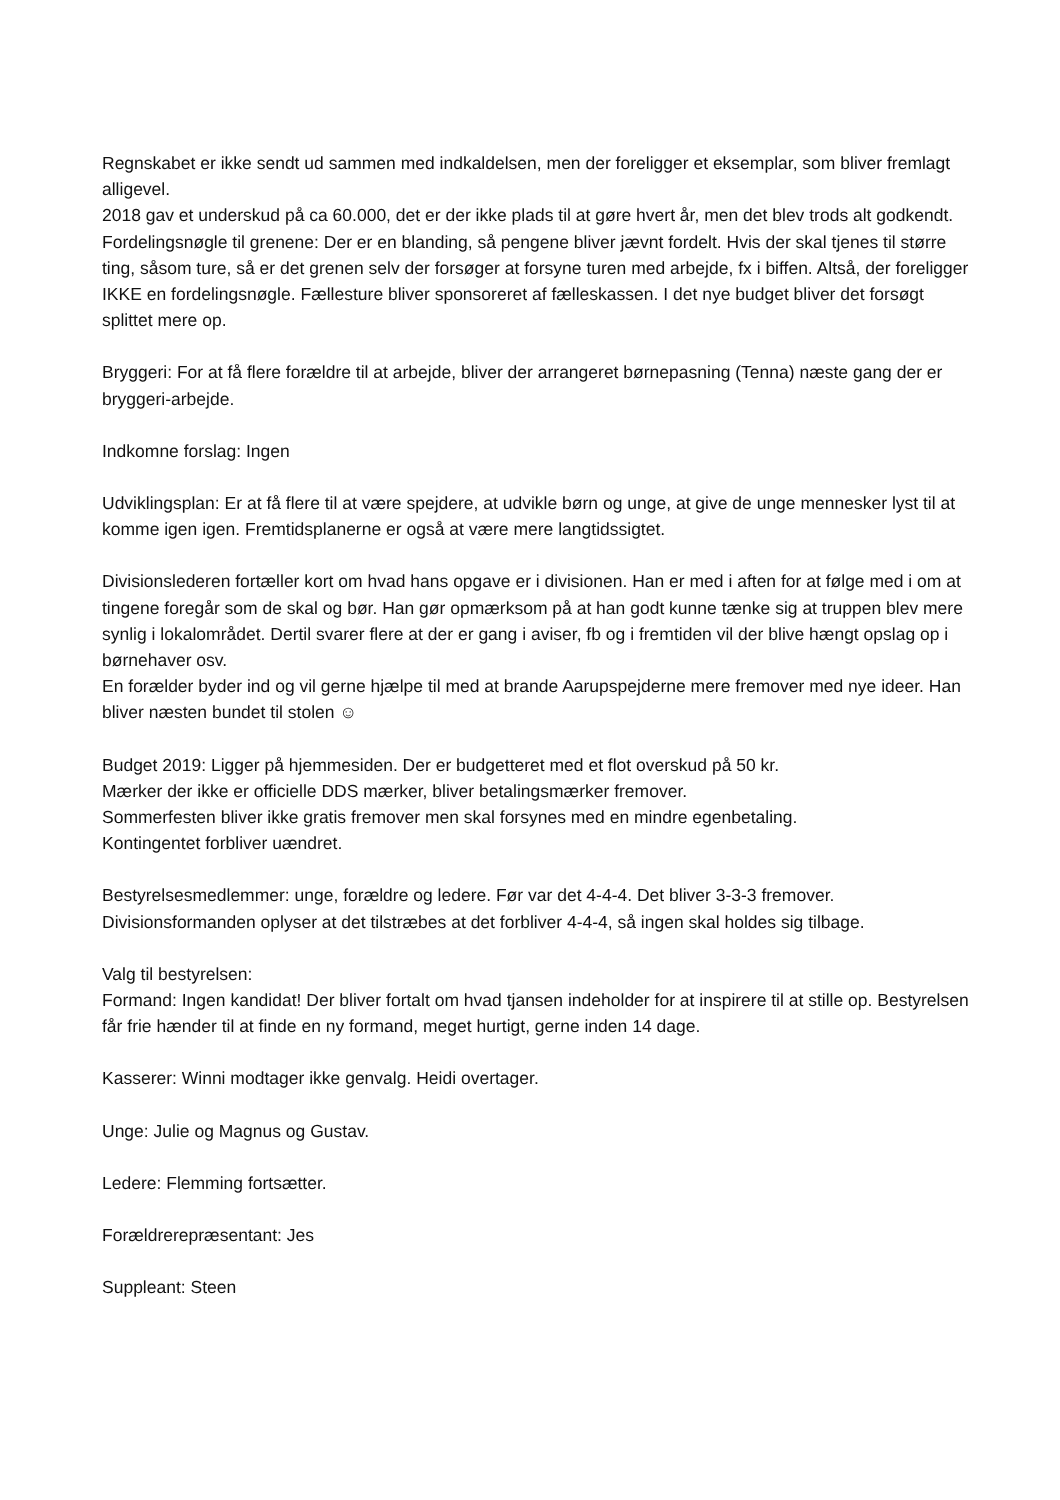Regnskabet er ikke sendt ud sammen med indkaldelsen, men der foreligger et eksemplar, som bliver fremlagt alligevel.
2018 gav et underskud på ca 60.000, det er der ikke plads til at gøre hvert år, men det blev trods alt godkendt.
Fordelingsnøgle til grenene: Der er en blanding, så pengene bliver jævnt fordelt. Hvis der skal tjenes til større ting, såsom ture, så er det grenen selv der forsøger at forsyne turen med arbejde, fx i biffen. Altså, der foreligger IKKE en fordelingsnøgle. Fællesture bliver sponsoreret af fælleskassen. I det nye budget bliver det forsøgt splittet mere op.
Bryggeri: For at få flere forældre til at arbejde, bliver der arrangeret børnepasning (Tenna) næste gang der er bryggeri-arbejde.
Indkomne forslag: Ingen
Udviklingsplan: Er at få flere til at være spejdere, at udvikle børn og unge, at give de unge mennesker lyst til at komme igen igen. Fremtidsplanerne er også at være mere langtidssigtet.
Divisionslederen fortæller kort om hvad hans opgave er i divisionen. Han er med i aften for at følge med i om at tingene foregår som de skal og bør. Han gør opmærksom på at han godt kunne tænke sig at truppen blev mere synlig i lokalområdet. Dertil svarer flere at der er gang i aviser, fb og i fremtiden vil der blive hængt opslag op i børnehaver osv.
En forælder byder ind og vil gerne hjælpe til med at brande Aarupspejderne mere fremover med nye ideer. Han bliver næsten bundet til stolen ☺
Budget 2019: Ligger på hjemmesiden. Der er budgetteret med et flot overskud på 50 kr.
Mærker der ikke er officielle DDS mærker, bliver betalingsmærker fremover.
Sommerfesten bliver ikke gratis fremover men skal forsynes med en mindre egenbetaling.
Kontingentet forbliver uændret.
Bestyrelsesmedlemmer: unge, forældre og ledere. Før var det 4-4-4. Det bliver 3-3-3 fremover.
Divisionsformanden oplyser at det tilstræbes at det forbliver 4-4-4, så ingen skal holdes sig tilbage.
Valg til bestyrelsen:
Formand: Ingen kandidat! Der bliver fortalt om hvad tjansen indeholder for at inspirere til at stille op. Bestyrelsen får frie hænder til at finde en ny formand, meget hurtigt, gerne inden 14 dage.
Kasserer: Winni modtager ikke genvalg. Heidi overtager.
Unge: Julie og Magnus og Gustav.
Ledere: Flemming fortsætter.
Forældrerepræsentant: Jes
Suppleant: Steen